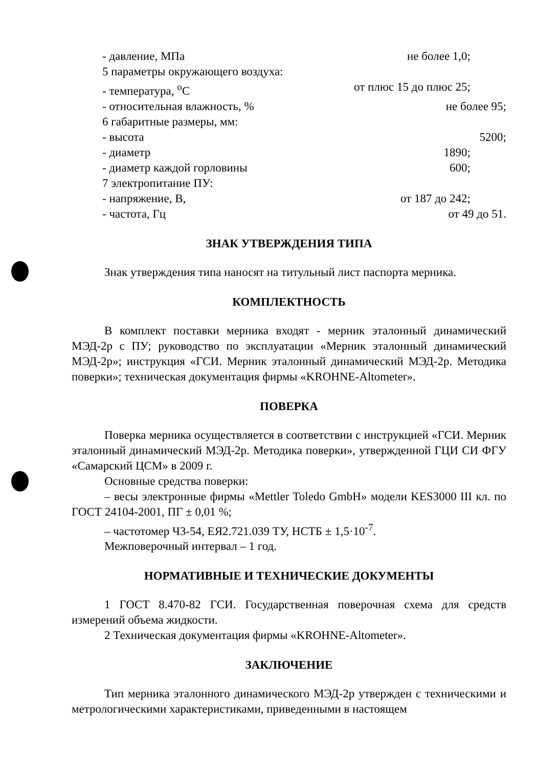- давление, МПа не более 1,0;
5 параметры окружающего воздуха:
- температура, <sup>o</sup>С от плюс 15 до плюс 25;
- относительная влажность, % не более 95;
6 габаритные размеры, мм:
- высота 5200;
- диаметр 1890;
- диаметр каждой горловины 600;
7 электропитание ПУ:
- напряжение, В, от 187 до 242;
- частота, Гц от 49 до 51.
ЗНАК УТВЕРЖДЕНИЯ ТИПА
Знак утверждения типа наносят на титульный лист паспорта мерника.
КОМПЛЕКТНОСТЬ
В комплект поставки мерника входят - мерник эталонный динамический МЭД-2р с ПУ; руководство по эксплуатации «Мерник эталонный динамический МЭД-2р»; инструкция «ГСИ. Мерник эталонный динамический МЭД-2р. Методика поверки»; техническая документация фирмы «KROHNE-Altometer».
ПОВЕРКА
Поверка мерника осуществляется в соответствии с инструкцией «ГСИ. Мерник эталонный динамический МЭД-2р. Методика поверки», утвержденной ГЦИ СИ ФГУ «Самарский ЦСМ» в 2009 г.
Основные средства поверки:
– весы электронные фирмы «Mettler Toledo GmbH» модели KES3000 III кл. по ГОСТ 24104-2001, ПГ ± 0,01 %;
– частотомер Ч3-54, ЕЯ2.721.039 ТУ, НСТБ ± 1,5·10<sup>-7</sup>.
Межповерочный интервал – 1 год.
НОРМАТИВНЫЕ И ТЕХНИЧЕСКИЕ ДОКУМЕНТЫ
1 ГОСТ 8.470-82 ГСИ. Государственная поверочная схема для средств измерений объема жидкости.
2 Техническая документация фирмы «KROHNE-Altometer».
ЗАКЛЮЧЕНИЕ
Тип мерника эталонного динамического МЭД-2р утвержден с техническими и метрологическими характеристиками, приведенными в настоящем